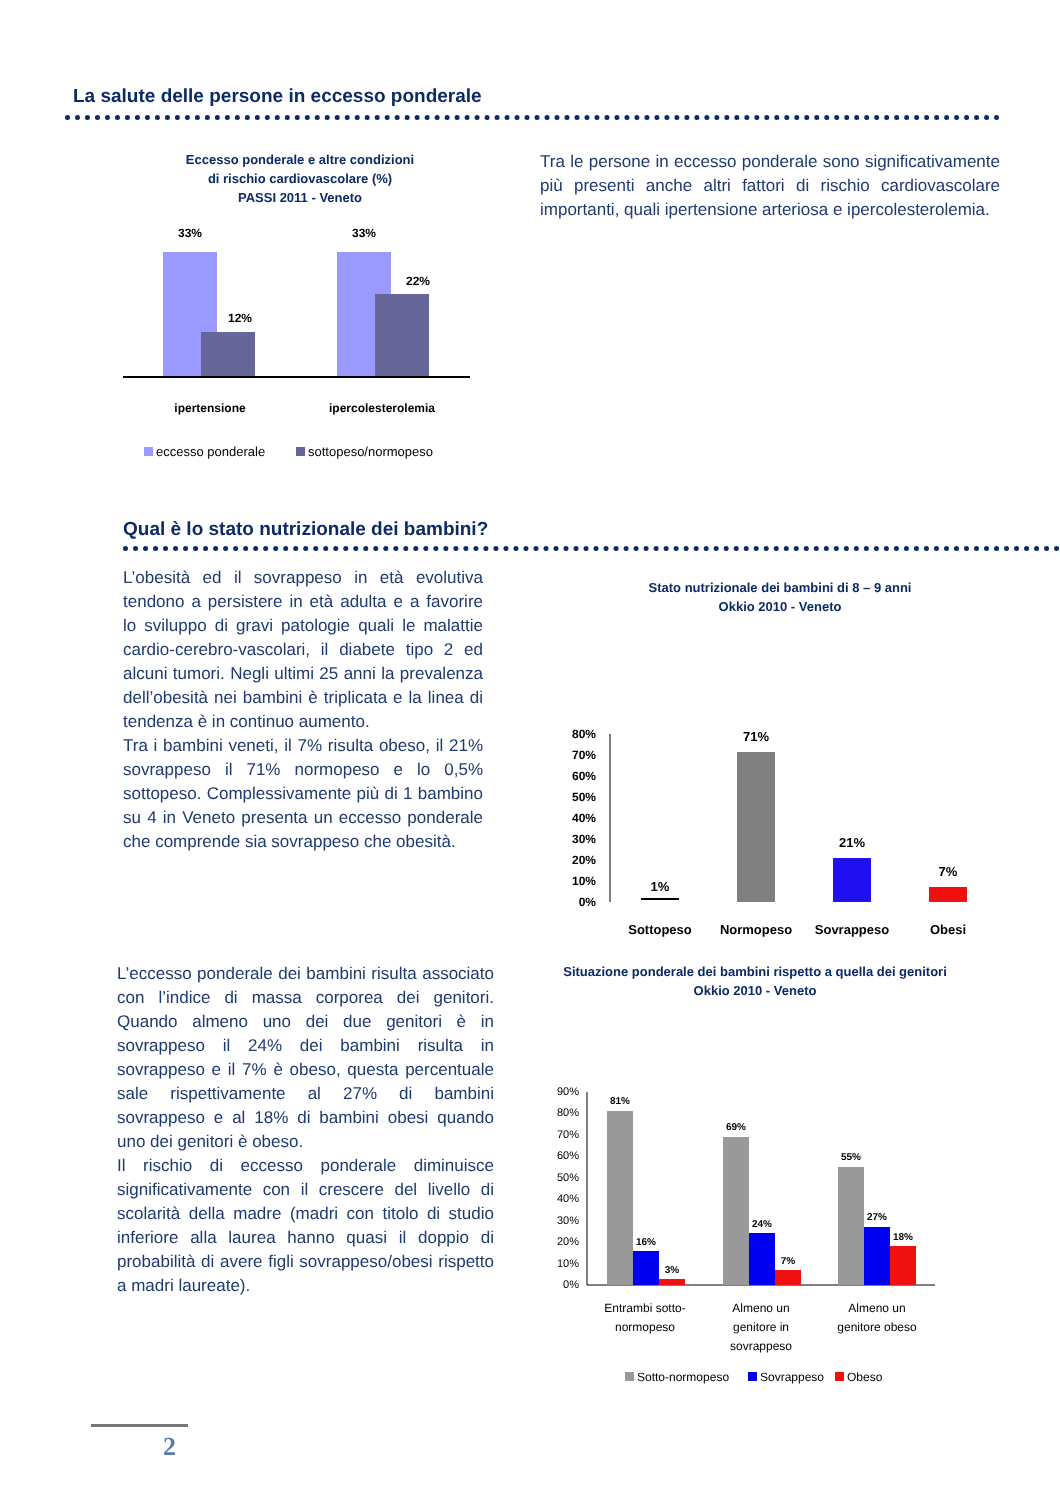La salute delle persone in eccesso ponderale
Eccesso ponderale e altre condizioni
di rischio cardiovascolare (%)
PASSI 2011 - Veneto
33%
12%
33%
22%
ipertensione
ipercolesterolemia
eccesso ponderale
sottopeso/normopeso
Tra le persone in eccesso ponderale sono significativamente più presenti anche altri fattori di rischio cardiovascolare importanti, quali ipertensione arteriosa e ipercolesterolemia.
Qual è lo stato nutrizionale dei bambini?
L’obesità ed il sovrappeso in età evolutiva tendono a persistere in età adulta e a favorire lo sviluppo di gravi patologie quali le malattie cardio-cerebro-vascolari, il diabete tipo 2 ed alcuni tumori. Negli ultimi 25 anni la prevalenza dell’obesità nei bambini è triplicata e la linea di tendenza è in continuo aumento.
Tra i bambini veneti, il 7% risulta obeso, il 21% sovrappeso il 71% normopeso e lo 0,5% sottopeso. Complessivamente più di 1 bambino su 4 in Veneto presenta un eccesso ponderale che comprende sia sovrappeso che obesità.
Stato nutrizionale dei bambini di 8 – 9 anni
Okkio 2010 - Veneto
80%
70%
60%
50%
40%
30%
20%
10%
0%
1%
71%
21%
7%
Sottopeso
Normopeso
Sovrappeso
Obesi
L’eccesso ponderale dei bambini risulta associato con l’indice di massa corporea dei genitori. Quando almeno uno dei due genitori è in sovrappeso il 24% dei bambini risulta in sovrappeso e il 7% è obeso, questa percentuale sale rispettivamente al 27% di bambini sovrappeso e al 18% di bambini obesi quando uno dei genitori è obeso.
Il rischio di eccesso ponderale diminuisce significativamente con il crescere del livello di scolarità della madre (madri con titolo di studio inferiore alla laurea hanno quasi il doppio di probabilità di avere figli sovrappeso/obesi rispetto a madri laureate).
Situazione ponderale dei bambini rispetto a quella dei genitori
Okkio 2010 - Veneto
90%
80%
70%
60%
50%
40%
30%
20%
10%
0%
81%
16%
3%
69%
24%
7%
55%
27%
18%
Entrambi sotto-
normopeso
Almeno un
genitore in
sovrappeso
Almeno un
genitore obeso
Sotto-normopeso
Sovrappeso
Obeso
2